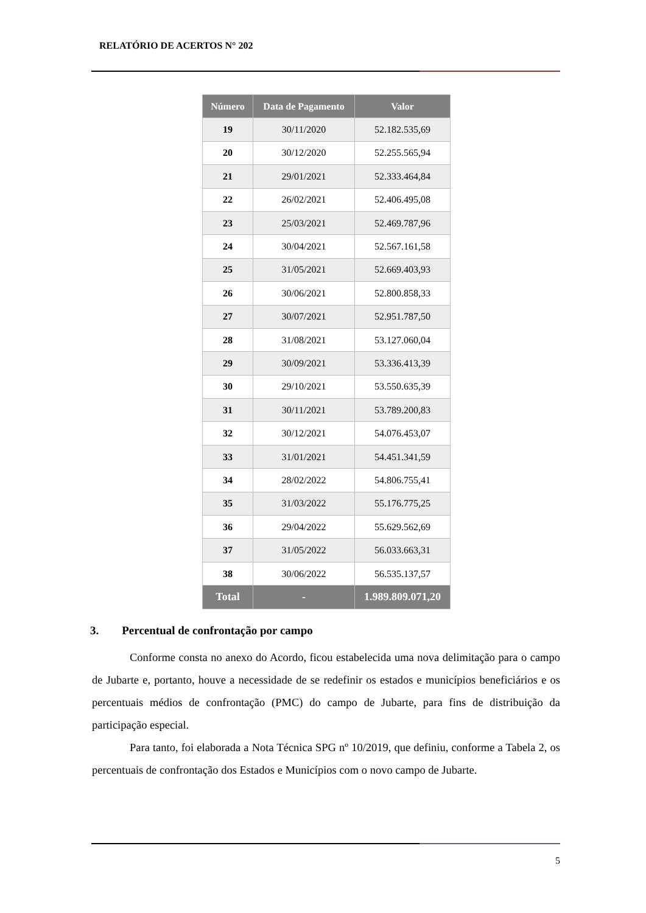RELATÓRIO DE ACERTOS N° 202
| Número | Data de Pagamento | Valor |
| --- | --- | --- |
| 19 | 30/11/2020 | 52.182.535,69 |
| 20 | 30/12/2020 | 52.255.565,94 |
| 21 | 29/01/2021 | 52.333.464,84 |
| 22 | 26/02/2021 | 52.406.495,08 |
| 23 | 25/03/2021 | 52.469.787,96 |
| 24 | 30/04/2021 | 52.567.161,58 |
| 25 | 31/05/2021 | 52.669.403,93 |
| 26 | 30/06/2021 | 52.800.858,33 |
| 27 | 30/07/2021 | 52.951.787,50 |
| 28 | 31/08/2021 | 53.127.060,04 |
| 29 | 30/09/2021 | 53.336.413,39 |
| 30 | 29/10/2021 | 53.550.635,39 |
| 31 | 30/11/2021 | 53.789.200,83 |
| 32 | 30/12/2021 | 54.076.453,07 |
| 33 | 31/01/2021 | 54.451.341,59 |
| 34 | 28/02/2022 | 54.806.755,41 |
| 35 | 31/03/2022 | 55.176.775,25 |
| 36 | 29/04/2022 | 55.629.562,69 |
| 37 | 31/05/2022 | 56.033.663,31 |
| 38 | 30/06/2022 | 56.535.137,57 |
| Total | - | 1.989.809.071,20 |
3. Percentual de confrontação por campo
Conforme consta no anexo do Acordo, ficou estabelecida uma nova delimitação para o campo de Jubarte e, portanto, houve a necessidade de se redefinir os estados e municípios beneficiários e os percentuais médios de confrontação (PMC) do campo de Jubarte, para fins de distribuição da participação especial.
Para tanto, foi elaborada a Nota Técnica SPG nº 10/2019, que definiu, conforme a Tabela 2, os percentuais de confrontação dos Estados e Municípios com o novo campo de Jubarte.
5